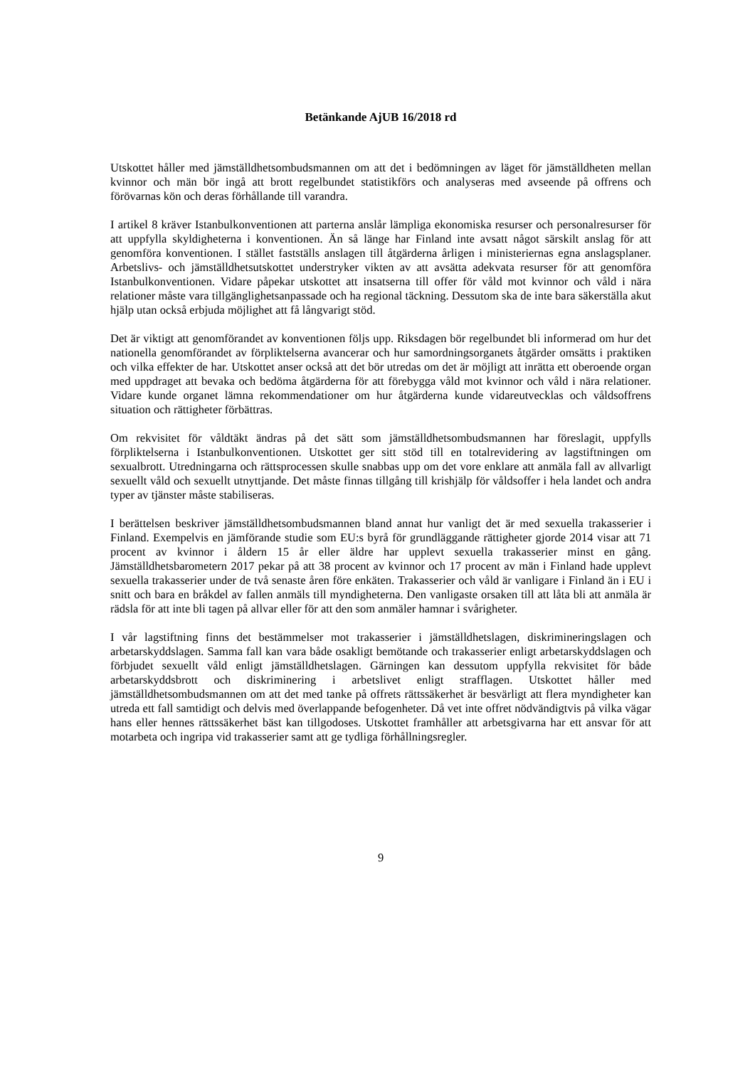Betänkande AjUB 16/2018 rd
Utskottet håller med jämställdhetsombudsmannen om att det i bedömningen av läget för jämställdheten mellan kvinnor och män bör ingå att brott regelbundet statistikförs och analyseras med avseende på offrens och förövarnas kön och deras förhållande till varandra.
I artikel 8 kräver Istanbulkonventionen att parterna anslår lämpliga ekonomiska resurser och personalresurser för att uppfylla skyldigheterna i konventionen. Än så länge har Finland inte avsatt något särskilt anslag för att genomföra konventionen. I stället fastställs anslagen till åtgärderna årligen i ministeriernas egna anslagsplaner. Arbetslivs- och jämställdhetsutskottet understryker vikten av att avsätta adekvata resurser för att genomföra Istanbulkonventionen. Vidare påpekar utskottet att insatserna till offer för våld mot kvinnor och våld i nära relationer måste vara tillgänglighetsanpassade och ha regional täckning. Dessutom ska de inte bara säkerställa akut hjälp utan också erbjuda möjlighet att få långvarigt stöd.
Det är viktigt att genomförandet av konventionen följs upp. Riksdagen bör regelbundet bli informerad om hur det nationella genomförandet av förpliktelserna avancerar och hur samordningsorganets åtgärder omsätts i praktiken och vilka effekter de har. Utskottet anser också att det bör utredas om det är möjligt att inrätta ett oberoende organ med uppdraget att bevaka och bedöma åtgärderna för att förebygga våld mot kvinnor och våld i nära relationer. Vidare kunde organet lämna rekommendationer om hur åtgärderna kunde vidareutvecklas och våldsoffrens situation och rättigheter förbättras.
Om rekvisitet för våldtäkt ändras på det sätt som jämställdhetsombudsmannen har föreslagit, uppfylls förpliktelserna i Istanbulkonventionen. Utskottet ger sitt stöd till en totalrevidering av lagstiftningen om sexualbrott. Utredningarna och rättsprocessen skulle snabbas upp om det vore enklare att anmäla fall av allvarligt sexuellt våld och sexuellt utnyttjande. Det måste finnas tillgång till krishjälp för våldsoffer i hela landet och andra typer av tjänster måste stabiliseras.
I berättelsen beskriver jämställdhetsombudsmannen bland annat hur vanligt det är med sexuella trakasserier i Finland. Exempelvis en jämförande studie som EU:s byrå för grundläggande rättigheter gjorde 2014 visar att 71 procent av kvinnor i åldern 15 år eller äldre har upplevt sexuella trakasserier minst en gång. Jämställdhetsbarometern 2017 pekar på att 38 procent av kvinnor och 17 procent av män i Finland hade upplevt sexuella trakasserier under de två senaste åren före enkäten. Trakasserier och våld är vanligare i Finland än i EU i snitt och bara en bråkdel av fallen anmäls till myndigheterna. Den vanligaste orsaken till att låta bli att anmäla är rädsla för att inte bli tagen på allvar eller för att den som anmäler hamnar i svårigheter.
I vår lagstiftning finns det bestämmelser mot trakasserier i jämställdhetslagen, diskrimineringslagen och arbetarskyddslagen. Samma fall kan vara både osakligt bemötande och trakasserier enligt arbetarskyddslagen och förbjudet sexuellt våld enligt jämställdhetslagen. Gärningen kan dessutom uppfylla rekvisitet för både arbetarskyddsbrott och diskriminering i arbetslivet enligt strafflagen. Utskottet håller med jämställdhetsombudsmannen om att det med tanke på offrets rättssäkerhet är besvärligt att flera myndigheter kan utreda ett fall samtidigt och delvis med överlappande befogenheter. Då vet inte offret nödvändigtvis på vilka vägar hans eller hennes rättssäkerhet bäst kan tillgodoses. Utskottet framhåller att arbetsgivarna har ett ansvar för att motarbeta och ingripa vid trakasserier samt att ge tydliga förhållningsregler.
9